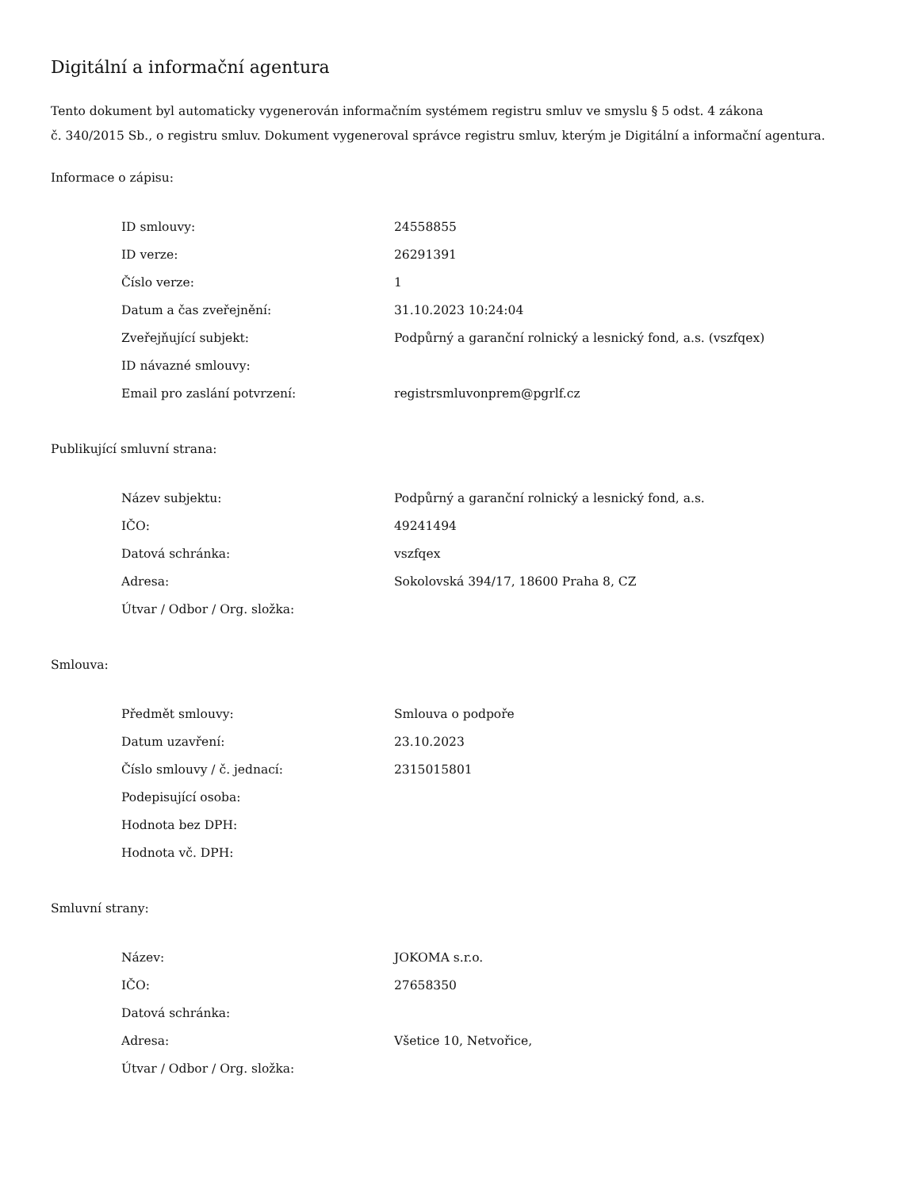Digitální a informační agentura
Tento dokument byl automaticky vygenerován informačním systémem registru smluv ve smyslu § 5 odst. 4 zákona
č. 340/2015 Sb., o registru smluv. Dokument vygeneroval správce registru smluv, kterým je Digitální a informační agentura.
Informace o zápisu:
| ID smlouvy: | 24558855 |
| ID verze: | 26291391 |
| Číslo verze: | 1 |
| Datum a čas zveřejnění: | 31.10.2023 10:24:04 |
| Zveřejňující subjekt: | Podpůrný a garanční rolnický a lesnický fond, a.s. (vszfqex) |
| ID návazné smlouvy: | |
| Email pro zaslání potvrzení: | registrsmluvonprem@pgrlf.cz |
Publikující smluvní strana:
| Název subjektu: | Podpůrný a garanční rolnický a lesnický fond, a.s. |
| IČO: | 49241494 |
| Datová schránka: | vszfqex |
| Adresa: | Sokolovská 394/17, 18600 Praha 8, CZ |
| Útvar / Odbor / Org. složka: | |
Smlouva:
| Předmět smlouvy: | Smlouva o podpoře |
| Datum uzavření: | 23.10.2023 |
| Číslo smlouvy / č. jednací: | 2315015801 |
| Podepisující osoba: | |
| Hodnota bez DPH: | |
| Hodnota vč. DPH: | |
Smluvní strany:
| Název: | JOKOMA s.r.o. |
| IČO: | 27658350 |
| Datová schránka: | |
| Adresa: | Všetice 10, Netvořice, |
| Útvar / Odbor / Org. složka: | |